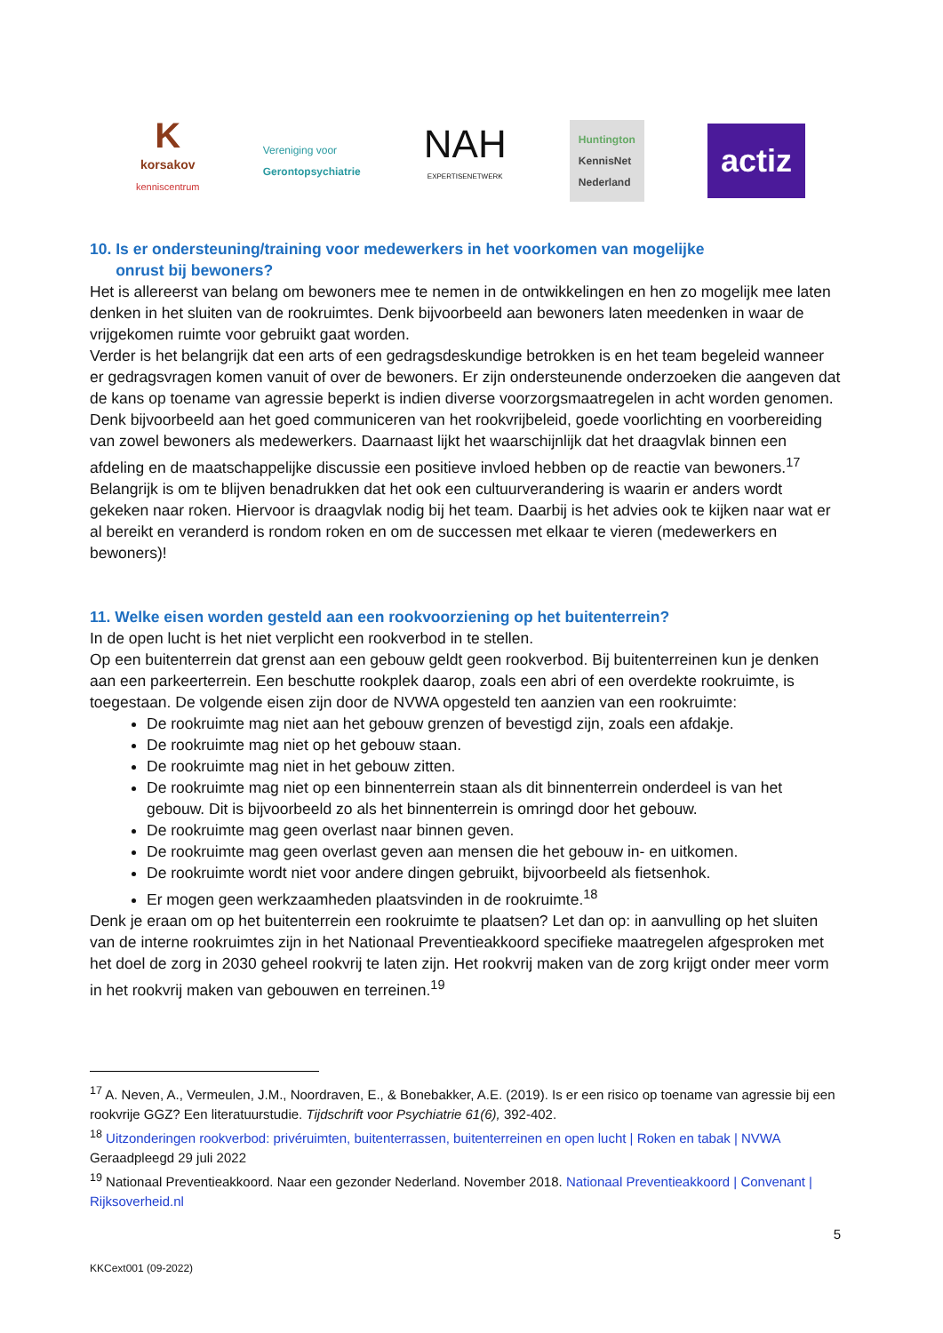K
korsakov
kenniscentrum
Vereniging voor
Gerontopsychiatrie
NAH
EXPERTISENETWERK
Huntington
KennisNet
Nederland
actiz
10. Is er ondersteuning/training voor medewerkers in het voorkomen van mogelijke
onrust bij bewoners?
Het is allereerst van belang om bewoners mee te nemen in de ontwikkelingen en hen zo mogelijk mee laten denken in het sluiten van de rookruimtes. Denk bijvoorbeeld aan bewoners laten meedenken in waar de vrijgekomen ruimte voor gebruikt gaat worden.
Verder is het belangrijk dat een arts of een gedragsdeskundige betrokken is en het team begeleid wanneer er gedragsvragen komen vanuit of over de bewoners. Er zijn ondersteunende onderzoeken die aangeven dat de kans op toename van agressie beperkt is indien diverse voorzorgsmaatregelen in acht worden genomen. Denk bijvoorbeeld aan het goed communiceren van het rookvrijbeleid, goede voorlichting en voorbereiding van zowel bewoners als medewerkers. Daarnaast lijkt het waarschijnlijk dat het draagvlak binnen een afdeling en de maatschappelijke discussie een positieve invloed hebben op de reactie van bewoners.<sup>17</sup>
Belangrijk is om te blijven benadrukken dat het ook een cultuurverandering is waarin er anders wordt gekeken naar roken. Hiervoor is draagvlak nodig bij het team. Daarbij is het advies ook te kijken naar wat er al bereikt en veranderd is rondom roken en om de successen met elkaar te vieren (medewerkers en bewoners)!
11. Welke eisen worden gesteld aan een rookvoorziening op het buitenterrein?
In de open lucht is het niet verplicht een rookverbod in te stellen.
Op een buitenterrein dat grenst aan een gebouw geldt geen rookverbod. Bij buitenterreinen kun je denken aan een parkeerterrein. Een beschutte rookplek daarop, zoals een abri of een overdekte rookruimte, is toegestaan. De volgende eisen zijn door de NVWA opgesteld ten aanzien van een rookruimte:
De rookruimte mag niet aan het gebouw grenzen of bevestigd zijn, zoals een afdakje.
De rookruimte mag niet op het gebouw staan.
De rookruimte mag niet in het gebouw zitten.
De rookruimte mag niet op een binnenterrein staan als dit binnenterrein onderdeel is van het gebouw. Dit is bijvoorbeeld zo als het binnenterrein is omringd door het gebouw.
De rookruimte mag geen overlast naar binnen geven.
De rookruimte mag geen overlast geven aan mensen die het gebouw in- en uitkomen.
De rookruimte wordt niet voor andere dingen gebruikt, bijvoorbeeld als fietsenhok.
Er mogen geen werkzaamheden plaatsvinden in de rookruimte.<sup>18</sup>
Denk je eraan om op het buitenterrein een rookruimte te plaatsen? Let dan op: in aanvulling op het sluiten van de interne rookruimtes zijn in het Nationaal Preventieakkoord specifieke maatregelen afgesproken met het doel de zorg in 2030 geheel rookvrij te laten zijn. Het rookvrij maken van de zorg krijgt onder meer vorm in het rookvrij maken van gebouwen en terreinen.<sup>19</sup>
<sup>17</sup> A. Neven, A., Vermeulen, J.M., Noordraven, E., & Bonebakker, A.E. (2019). Is er een risico op toename van agressie bij een rookvrije GGZ? Een literatuurstudie. Tijdschrift voor Psychiatrie 61(6), 392-402.
<sup>18</sup> Uitzonderingen rookverbod: privéruimten, buitenterrassen, buitenterreinen en open lucht | Roken en tabak | NVWA Geraadpleegd 29 juli 2022
<sup>19</sup> Nationaal Preventieakkoord. Naar een gezonder Nederland. November 2018. Nationaal Preventieakkoord | Convenant | Rijksoverheid.nl
5
KKCext001 (09-2022)